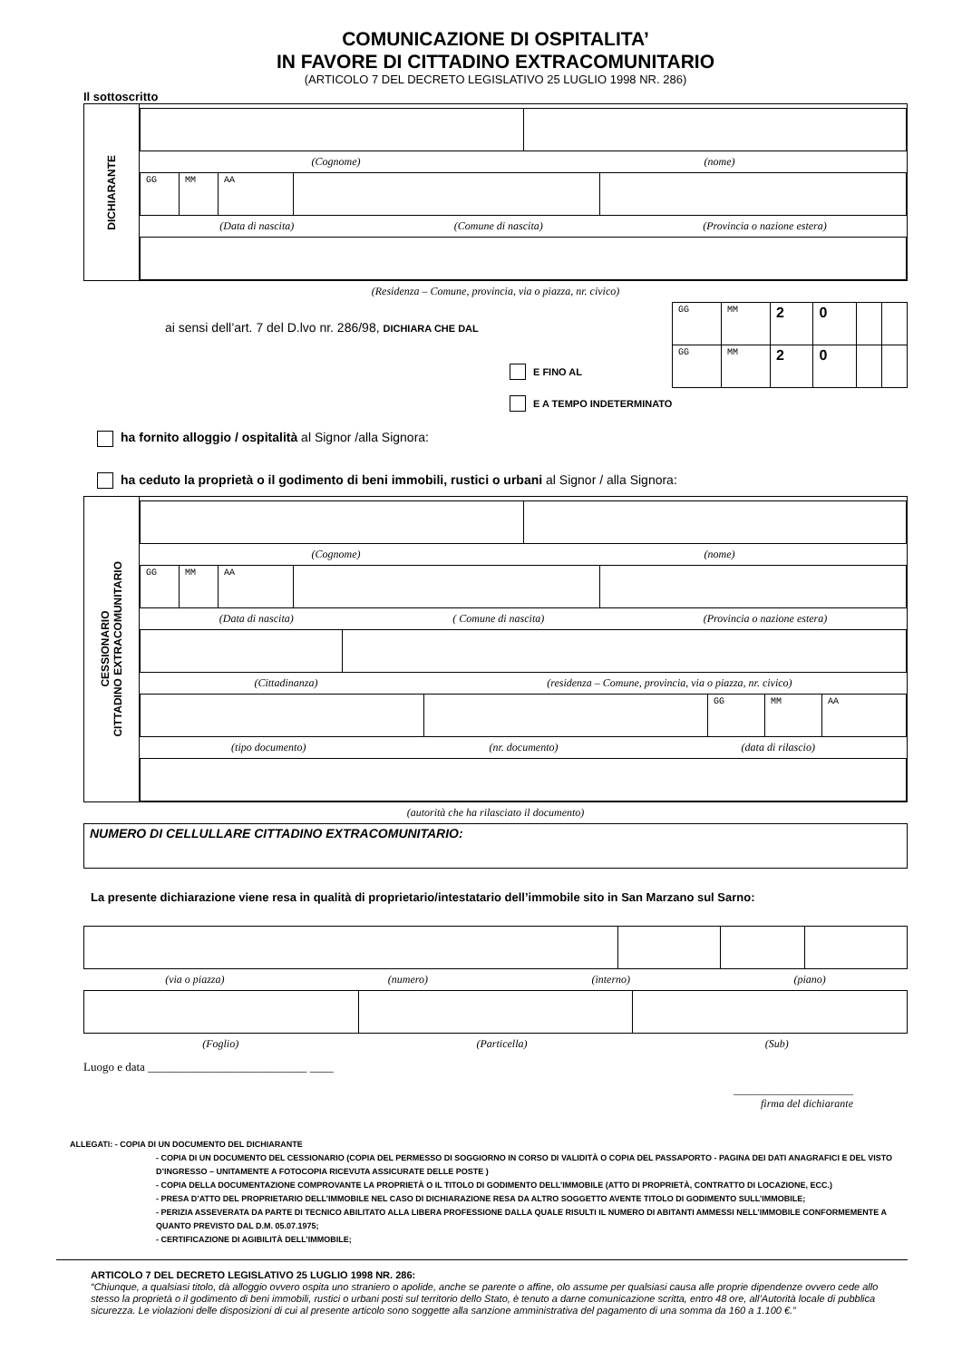COMUNICAZIONE DI OSPITALITA’
IN FAVORE DI CITTADINO EXTRACOMUNITARIO
(ARTICOLO 7 DEL DECRETO LEGISLATIVO 25 LUGLIO 1998 NR. 286)
Il sottoscritto
DICHIARANTE
(Cognome) (nome)
| GG | MM | AA | | |
(Data di nascita) (Comune di nascita) (Provincia o nazione estera)
(Residenza – Comune, provincia, via o piazza, nr. civico)
ai sensi dell’art. 7 del D.lvo nr. 286/98, DICHIARA CHE DAL
E FINO AL
| GG | MM | 2 | 0 | | |
| GG | MM | 2 | 0 | | |
E A TEMPO INDETERMINATO
ha fornito alloggio / ospitalità al Signor /alla Signora:
ha ceduto la proprietà o il godimento di beni immobili, rustici o urbani al Signor / alla Signora:
CESSIONARIO
CITTADINO EXTRACOMUNITARIO
(Cognome) (nome)
| GG | MM | AA | | |
(Data di nascita) ( Comune di nascita) (Provincia o nazione estera)
(Cittadinanza) (residenza – Comune, provincia, via o piazza, nr. civico)
| | | GG | MM | AA |
(tipo documento) (nr. documento) (data di rilascio)
(autorità che ha rilasciato il documento)
NUMERO DI CELLULLARE CITTADINO EXTRACOMUNITARIO:
La presente dichiarazione viene resa in qualità di proprietario/intestatario dell’immobile sito in San Marzano sul Sarno:
(via o piazza) (numero) (interno) (piano)
(Foglio) (Particella) (Sub)
Luogo e data ___________________________ ____
______________________
firma del dichiarante
ALLEGATI: - COPIA DI UN DOCUMENTO DEL DICHIARANTE
- COPIA DI UN DOCUMENTO DEL CESSIONARIO (COPIA DEL PERMESSO DI SOGGIORNO IN CORSO DI VALIDITÀ O COPIA DEL PASSAPORTO - PAGINA DEI DATI ANAGRAFICI E DEL VISTO D’INGRESSO – UNITAMENTE A FOTOCOPIA RICEVUTA ASSICURATE DELLE POSTE )
- COPIA DELLA DOCUMENTAZIONE COMPROVANTE LA PROPRIETÀ O IL TITOLO DI GODIMENTO DELL’IMMOBILE (ATTO DI PROPRIETÀ, CONTRATTO DI LOCAZIONE, ECC.)
- PRESA D’ATTO DEL PROPRIETARIO DELL’IMMOBILE NEL CASO DI DICHIARAZIONE RESA DA ALTRO SOGGETTO AVENTE TITOLO DI GODIMENTO SULL’IMMOBILE;
- PERIZIA ASSEVERATA DA PARTE DI TECNICO ABILITATO ALLA LIBERA PROFESSIONE DALLA QUALE RISULTI IL NUMERO DI ABITANTI AMMESSI NELL’IMMOBILE CONFORMEMENTE A QUANTO PREVISTO DAL D.M. 05.07.1975;
- CERTIFICAZIONE DI AGIBILITÀ DELL’IMMOBILE;
ARTICOLO 7 DEL DECRETO LEGISLATIVO 25 LUGLIO 1998 NR. 286:
“Chiunque, a qualsiasi titolo, dà alloggio ovvero ospita uno straniero o apolide, anche se parente o affine, olo assume per qualsiasi causa alle proprie dipendenze ovvero cede allo stesso la proprietà o il godimento di beni immobili, rustici o urbani posti sul territorio dello Stato, è tenuto a darne comunicazione scritta, entro 48 ore, all’Autorità locale di pubblica sicurezza. Le violazioni delle disposizioni di cui al presente articolo sono soggette alla sanzione amministrativa del pagamento di una somma da 160 a 1.100 €.”